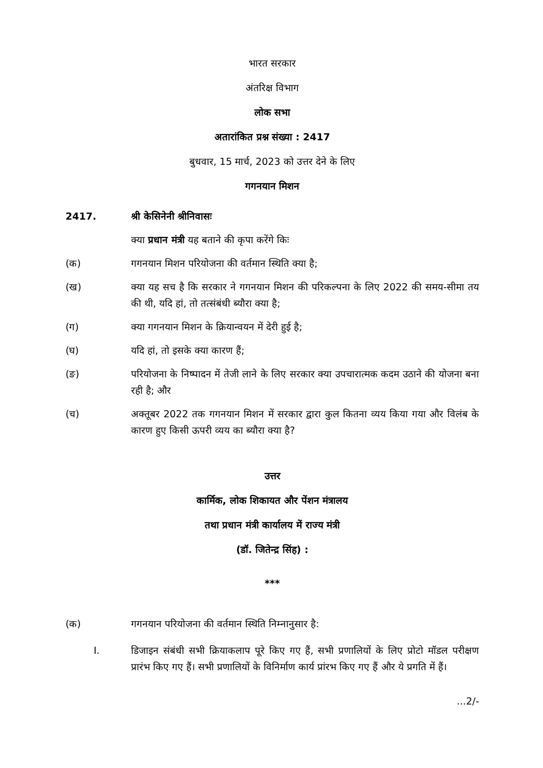भारत सरकार
अंतरिक्ष विभाग
लोक सभा
अतारांकित प्रश्न संख्या : 2417
बुधवार, 15 मार्च, 2023 को उत्तर देने के लिए
गगनयान मिशन
2417. श्री केसिनेनी श्रीनिवासः
क्या प्रधान मंत्री यह बताने की कृपा करेंगे किः
(क) गगनयान मिशन परियोजना की वर्तमान स्थिति क्या है;
(ख) क्या यह सच है कि सरकार ने गगनयान मिशन की परिकल्पना के लिए 2022 की समय-सीमा तय की थी, यदि हां, तो तत्संबंधी ब्यौरा क्या है;
(ग) क्या गगनयान मिशन के क्रियान्वयन में देरी हुई है;
(घ) यदि हां, तो इसके क्या कारण हैं;
(ङ) परियोजना के निष्पादन में तेजी लाने के लिए सरकार क्या उपचारात्मक कदम उठाने की योजना बना रही है; और
(च) अक्तूबर 2022 तक गगनयान मिशन में सरकार द्वारा कुल कितना व्यय किया गया और विलंब के कारण हुए किसी ऊपरी व्यय का ब्यौरा क्या है?
उत्तर
कार्मिक, लोक शिकायत और पेंशन मंत्रालय
तथा प्रधान मंत्री कार्यालय में राज्य मंत्री
(डॉ. जितेन्द्र सिंह) :
***
(क) गगनयान परियोजना की वर्तमान स्थिति निम्नानुसार है:
I. डिजाइन संबंधी सभी क्रियाकलाप पूरे किए गए हैं, सभी प्रणालियों के लिए प्रोटो मॉडल परीक्षण प्रारंभ किए गए हैं। सभी प्रणालियों के विनिर्माण कार्य प्रांरभ किए गए हैं और ये प्रगति में हैं।
...2/-